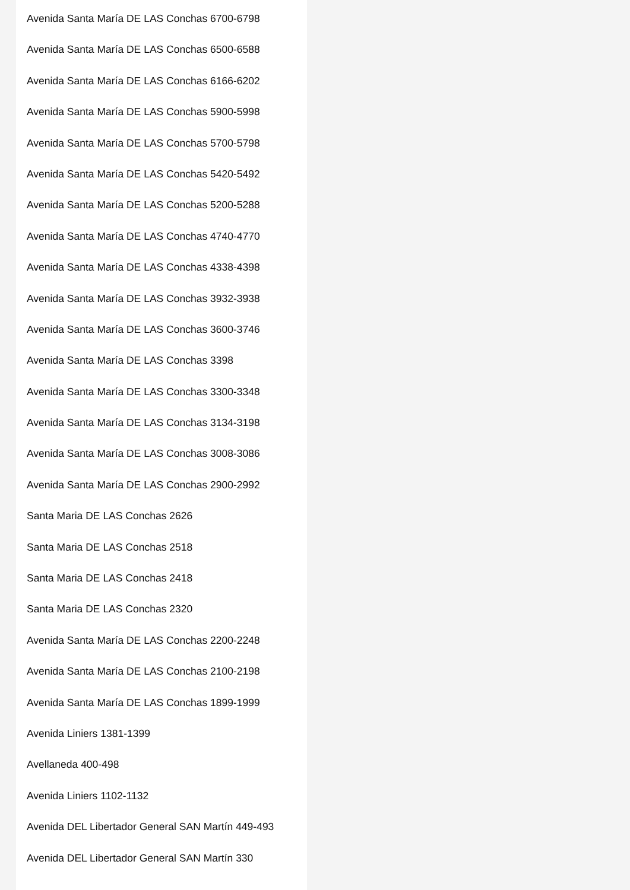Avenida Santa María DE LAS Conchas 6700-6798
Avenida Santa María DE LAS Conchas 6500-6588
Avenida Santa María DE LAS Conchas 6166-6202
Avenida Santa María DE LAS Conchas 5900-5998
Avenida Santa María DE LAS Conchas 5700-5798
Avenida Santa María DE LAS Conchas 5420-5492
Avenida Santa María DE LAS Conchas 5200-5288
Avenida Santa María DE LAS Conchas 4740-4770
Avenida Santa María DE LAS Conchas 4338-4398
Avenida Santa María DE LAS Conchas 3932-3938
Avenida Santa María DE LAS Conchas 3600-3746
Avenida Santa María DE LAS Conchas 3398
Avenida Santa María DE LAS Conchas 3300-3348
Avenida Santa María DE LAS Conchas 3134-3198
Avenida Santa María DE LAS Conchas 3008-3086
Avenida Santa María DE LAS Conchas 2900-2992
Santa Maria DE LAS Conchas 2626
Santa Maria DE LAS Conchas 2518
Santa Maria DE LAS Conchas 2418
Santa Maria DE LAS Conchas 2320
Avenida Santa María DE LAS Conchas 2200-2248
Avenida Santa María DE LAS Conchas 2100-2198
Avenida Santa María DE LAS Conchas 1899-1999
Avenida Liniers 1381-1399
Avellaneda 400-498
Avenida Liniers 1102-1132
Avenida DEL Libertador General SAN Martín 449-493
Avenida DEL Libertador General SAN Martín 330